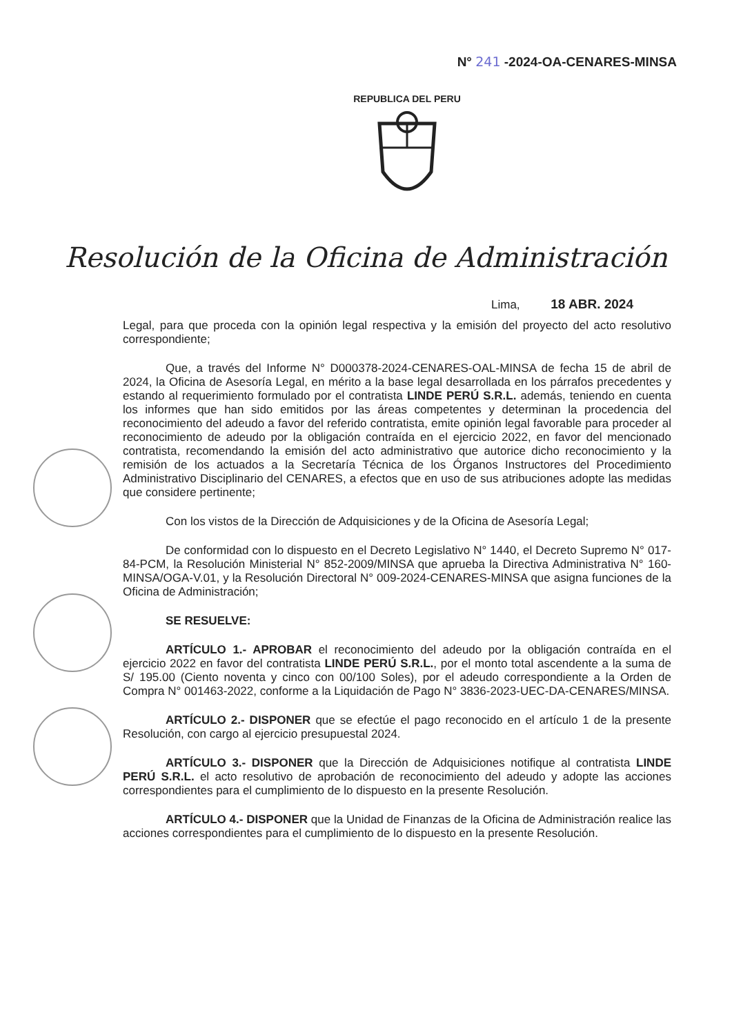N° 241 -2024-OA-CENARES-MINSA
REPUBLICA DEL PERU
Resolución de la Oficina de Administración
Lima, 18 ABR. 2024
Legal, para que proceda con la opinión legal respectiva y la emisión del proyecto del acto resolutivo correspondiente;
Que, a través del Informe N° D000378-2024-CENARES-OAL-MINSA de fecha 15 de abril de 2024, la Oficina de Asesoría Legal, en mérito a la base legal desarrollada en los párrafos precedentes y estando al requerimiento formulado por el contratista LINDE PERÚ S.R.L. además, teniendo en cuenta los informes que han sido emitidos por las áreas competentes y determinan la procedencia del reconocimiento del adeudo a favor del referido contratista, emite opinión legal favorable para proceder al reconocimiento de adeudo por la obligación contraída en el ejercicio 2022, en favor del mencionado contratista, recomendando la emisión del acto administrativo que autorice dicho reconocimiento y la remisión de los actuados a la Secretaría Técnica de los Órganos Instructores del Procedimiento Administrativo Disciplinario del CENARES, a efectos que en uso de sus atribuciones adopte las medidas que considere pertinente;
Con los vistos de la Dirección de Adquisiciones y de la Oficina de Asesoría Legal;
De conformidad con lo dispuesto en el Decreto Legislativo N° 1440, el Decreto Supremo N° 017-84-PCM, la Resolución Ministerial N° 852-2009/MINSA que aprueba la Directiva Administrativa N° 160-MINSA/OGA-V.01, y la Resolución Directoral N° 009-2024-CENARES-MINSA que asigna funciones de la Oficina de Administración;
SE RESUELVE:
ARTÍCULO 1.- APROBAR el reconocimiento del adeudo por la obligación contraída en el ejercicio 2022 en favor del contratista LINDE PERÚ S.R.L., por el monto total ascendente a la suma de S/ 195.00 (Ciento noventa y cinco con 00/100 Soles), por el adeudo correspondiente a la Orden de Compra N° 001463-2022, conforme a la Liquidación de Pago N° 3836-2023-UEC-DA-CENARES/MINSA.
ARTÍCULO 2.- DISPONER que se efectúe el pago reconocido en el artículo 1 de la presente Resolución, con cargo al ejercicio presupuestal 2024.
ARTÍCULO 3.- DISPONER que la Dirección de Adquisiciones notifique al contratista LINDE PERÚ S.R.L. el acto resolutivo de aprobación de reconocimiento del adeudo y adopte las acciones correspondientes para el cumplimiento de lo dispuesto en la presente Resolución.
ARTÍCULO 4.- DISPONER que la Unidad de Finanzas de la Oficina de Administración realice las acciones correspondientes para el cumplimiento de lo dispuesto en la presente Resolución.